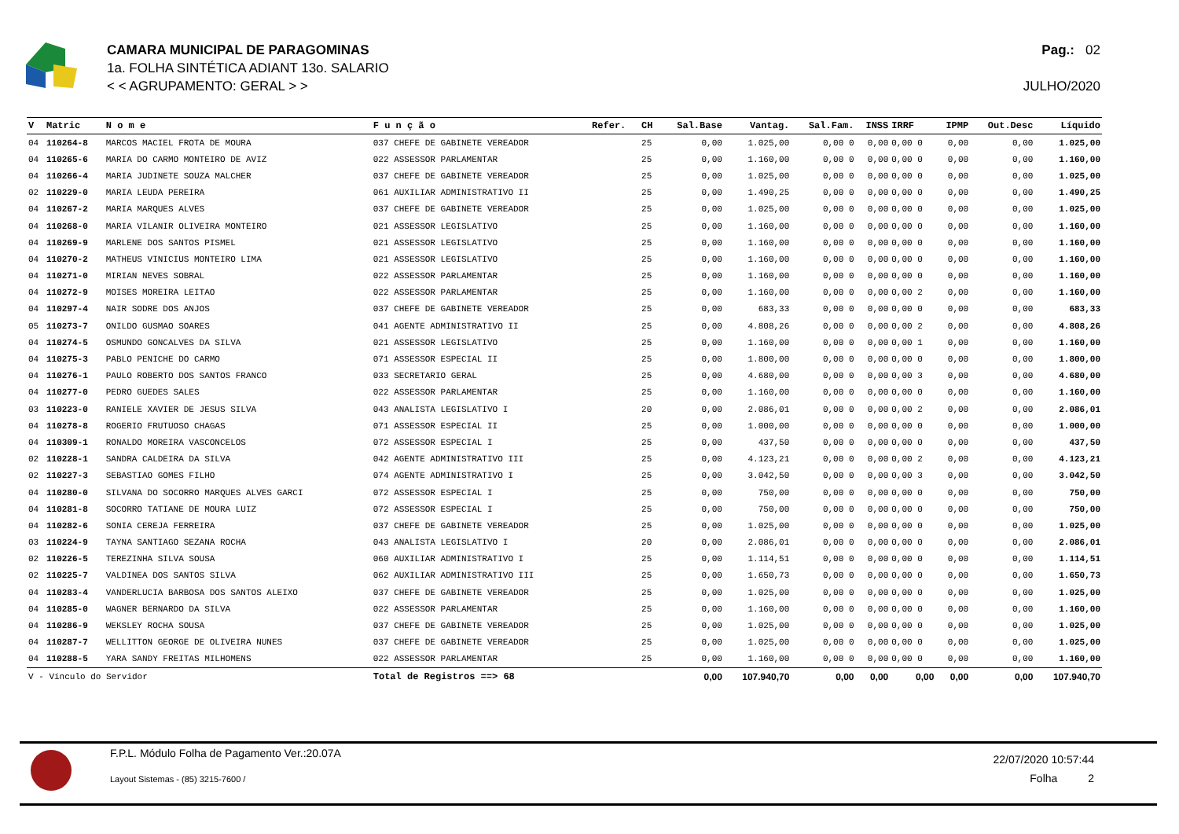CAMARA MUNICIPAL DE PARAGOMINAS
1a. FOLHA SINTÉTICA ADIANT 13o. SALARIO
< < AGRUPAMENTO: GERAL > >
Pag.: 02
JULHO/2020
| V | Matric | N o m e | F u n ç ã o | Refer. | CH | Sal.Base | Vantag. | Sal.Fam. | INSS | IRRF | IPMP | Out.Desc | Líquido |
| --- | --- | --- | --- | --- | --- | --- | --- | --- | --- | --- | --- | --- | --- |
| 04 | 110264-8 | MARCOS MACIEL FROTA DE MOURA | 037 CHEFE DE GABINETE VEREADOR | | 25 | 0,00 | 1.025,00 | 0,00 0 | 0,00 | 0,00 0 | 0,00 | 0,00 | 1.025,00 |
| 04 | 110265-6 | MARIA DO CARMO MONTEIRO DE AVIZ | 022 ASSESSOR PARLAMENTAR | | 25 | 0,00 | 1.160,00 | 0,00 0 | 0,00 | 0,00 0 | 0,00 | 0,00 | 1.160,00 |
| 04 | 110266-4 | MARIA JUDINETE SOUZA MALCHER | 037 CHEFE DE GABINETE VEREADOR | | 25 | 0,00 | 1.025,00 | 0,00 0 | 0,00 | 0,00 0 | 0,00 | 0,00 | 1.025,00 |
| 02 | 110229-0 | MARIA LEUDA PEREIRA | 061 AUXILIAR ADMINISTRATIVO II | | 25 | 0,00 | 1.490,25 | 0,00 0 | 0,00 | 0,00 0 | 0,00 | 0,00 | 1.490,25 |
| 04 | 110267-2 | MARIA MARQUES ALVES | 037 CHEFE DE GABINETE VEREADOR | | 25 | 0,00 | 1.025,00 | 0,00 0 | 0,00 | 0,00 0 | 0,00 | 0,00 | 1.025,00 |
| 04 | 110268-0 | MARIA VILANIR OLIVEIRA MONTEIRO | 021 ASSESSOR LEGISLATIVO | | 25 | 0,00 | 1.160,00 | 0,00 0 | 0,00 | 0,00 0 | 0,00 | 0,00 | 1.160,00 |
| 04 | 110269-9 | MARLENE DOS SANTOS PISMEL | 021 ASSESSOR LEGISLATIVO | | 25 | 0,00 | 1.160,00 | 0,00 0 | 0,00 | 0,00 0 | 0,00 | 0,00 | 1.160,00 |
| 04 | 110270-2 | MATHEUS VINICIUS MONTEIRO LIMA | 021 ASSESSOR LEGISLATIVO | | 25 | 0,00 | 1.160,00 | 0,00 0 | 0,00 | 0,00 0 | 0,00 | 0,00 | 1.160,00 |
| 04 | 110271-0 | MIRIAN NEVES SOBRAL | 022 ASSESSOR PARLAMENTAR | | 25 | 0,00 | 1.160,00 | 0,00 0 | 0,00 | 0,00 0 | 0,00 | 0,00 | 1.160,00 |
| 04 | 110272-9 | MOISES MOREIRA LEITAO | 022 ASSESSOR PARLAMENTAR | | 25 | 0,00 | 1.160,00 | 0,00 0 | 0,00 | 0,00 2 | 0,00 | 0,00 | 1.160,00 |
| 04 | 110297-4 | NAIR SODRE DOS ANJOS | 037 CHEFE DE GABINETE VEREADOR | | 25 | 0,00 | 683,33 | 0,00 0 | 0,00 | 0,00 0 | 0,00 | 0,00 | 683,33 |
| 05 | 110273-7 | ONILDO GUSMAO SOARES | 041 AGENTE ADMINISTRATIVO II | | 25 | 0,00 | 4.808,26 | 0,00 0 | 0,00 | 0,00 2 | 0,00 | 0,00 | 4.808,26 |
| 04 | 110274-5 | OSMUNDO GONCALVES DA SILVA | 021 ASSESSOR LEGISLATIVO | | 25 | 0,00 | 1.160,00 | 0,00 0 | 0,00 | 0,00 1 | 0,00 | 0,00 | 1.160,00 |
| 04 | 110275-3 | PABLO PENICHE DO CARMO | 071 ASSESSOR ESPECIAL II | | 25 | 0,00 | 1.800,00 | 0,00 0 | 0,00 | 0,00 0 | 0,00 | 0,00 | 1.800,00 |
| 04 | 110276-1 | PAULO ROBERTO DOS SANTOS FRANCO | 033 SECRETARIO GERAL | | 25 | 0,00 | 4.680,00 | 0,00 0 | 0,00 | 0,00 3 | 0,00 | 0,00 | 4.680,00 |
| 04 | 110277-0 | PEDRO GUEDES SALES | 022 ASSESSOR PARLAMENTAR | | 25 | 0,00 | 1.160,00 | 0,00 0 | 0,00 | 0,00 0 | 0,00 | 0,00 | 1.160,00 |
| 03 | 110223-0 | RANIELE XAVIER DE JESUS SILVA | 043 ANALISTA LEGISLATIVO I | | 20 | 0,00 | 2.086,01 | 0,00 0 | 0,00 | 0,00 2 | 0,00 | 0,00 | 2.086,01 |
| 04 | 110278-8 | ROGERIO FRUTUOSO CHAGAS | 071 ASSESSOR ESPECIAL II | | 25 | 0,00 | 1.000,00 | 0,00 0 | 0,00 | 0,00 0 | 0,00 | 0,00 | 1.000,00 |
| 04 | 110309-1 | RONALDO MOREIRA VASCONCELOS | 072 ASSESSOR ESPECIAL I | | 25 | 0,00 | 437,50 | 0,00 0 | 0,00 | 0,00 0 | 0,00 | 0,00 | 437,50 |
| 02 | 110228-1 | SANDRA CALDEIRA DA SILVA | 042 AGENTE ADMINISTRATIVO III | | 25 | 0,00 | 4.123,21 | 0,00 0 | 0,00 | 0,00 2 | 0,00 | 0,00 | 4.123,21 |
| 02 | 110227-3 | SEBASTIAO GOMES FILHO | 074 AGENTE ADMINISTRATIVO I | | 25 | 0,00 | 3.042,50 | 0,00 0 | 0,00 | 0,00 3 | 0,00 | 0,00 | 3.042,50 |
| 04 | 110280-0 | SILVANA DO SOCORRO MARQUES ALVES GARCI | 072 ASSESSOR ESPECIAL I | | 25 | 0,00 | 750,00 | 0,00 0 | 0,00 | 0,00 0 | 0,00 | 0,00 | 750,00 |
| 04 | 110281-8 | SOCORRO TATIANE DE MOURA LUIZ | 072 ASSESSOR ESPECIAL I | | 25 | 0,00 | 750,00 | 0,00 0 | 0,00 | 0,00 0 | 0,00 | 0,00 | 750,00 |
| 04 | 110282-6 | SONIA CEREJA FERREIRA | 037 CHEFE DE GABINETE VEREADOR | | 25 | 0,00 | 1.025,00 | 0,00 0 | 0,00 | 0,00 0 | 0,00 | 0,00 | 1.025,00 |
| 03 | 110224-9 | TAYNA SANTIAGO SEZANA ROCHA | 043 ANALISTA LEGISLATIVO I | | 20 | 0,00 | 2.086,01 | 0,00 0 | 0,00 | 0,00 0 | 0,00 | 0,00 | 2.086,01 |
| 02 | 110226-5 | TEREZINHA SILVA SOUSA | 060 AUXILIAR ADMINISTRATIVO I | | 25 | 0,00 | 1.114,51 | 0,00 0 | 0,00 | 0,00 0 | 0,00 | 0,00 | 1.114,51 |
| 02 | 110225-7 | VALDINEA DOS SANTOS SILVA | 062 AUXILIAR ADMINISTRATIVO III | | 25 | 0,00 | 1.650,73 | 0,00 0 | 0,00 | 0,00 0 | 0,00 | 0,00 | 1.650,73 |
| 04 | 110283-4 | VANDERLUCIA BARBOSA DOS SANTOS ALEIXO | 037 CHEFE DE GABINETE VEREADOR | | 25 | 0,00 | 1.025,00 | 0,00 0 | 0,00 | 0,00 0 | 0,00 | 0,00 | 1.025,00 |
| 04 | 110285-0 | WAGNER BERNARDO DA SILVA | 022 ASSESSOR PARLAMENTAR | | 25 | 0,00 | 1.160,00 | 0,00 0 | 0,00 | 0,00 0 | 0,00 | 0,00 | 1.160,00 |
| 04 | 110286-9 | WEKSLEY ROCHA SOUSA | 037 CHEFE DE GABINETE VEREADOR | | 25 | 0,00 | 1.025,00 | 0,00 0 | 0,00 | 0,00 0 | 0,00 | 0,00 | 1.025,00 |
| 04 | 110287-7 | WELLITTON GEORGE DE OLIVEIRA NUNES | 037 CHEFE DE GABINETE VEREADOR | | 25 | 0,00 | 1.025,00 | 0,00 0 | 0,00 | 0,00 0 | 0,00 | 0,00 | 1.025,00 |
| 04 | 110288-5 | YARA SANDY FREITAS MILHOMENS | 022 ASSESSOR PARLAMENTAR | | 25 | 0,00 | 1.160,00 | 0,00 0 | 0,00 | 0,00 0 | 0,00 | 0,00 | 1.160,00 |
| V - Vínculo do Servidor | | | Total de Registros ==> 68 | | | 0,00 | 107.940,70 | 0,00 | 0,00 | 0,00 | 0,00 | 0,00 | 107.940,70 |
F.P.L. Módulo Folha de Pagamento Ver.:20.07A
Layout Sistemas - (85) 3215-7600 /
22/07/2020 10:57:44
Folha 2